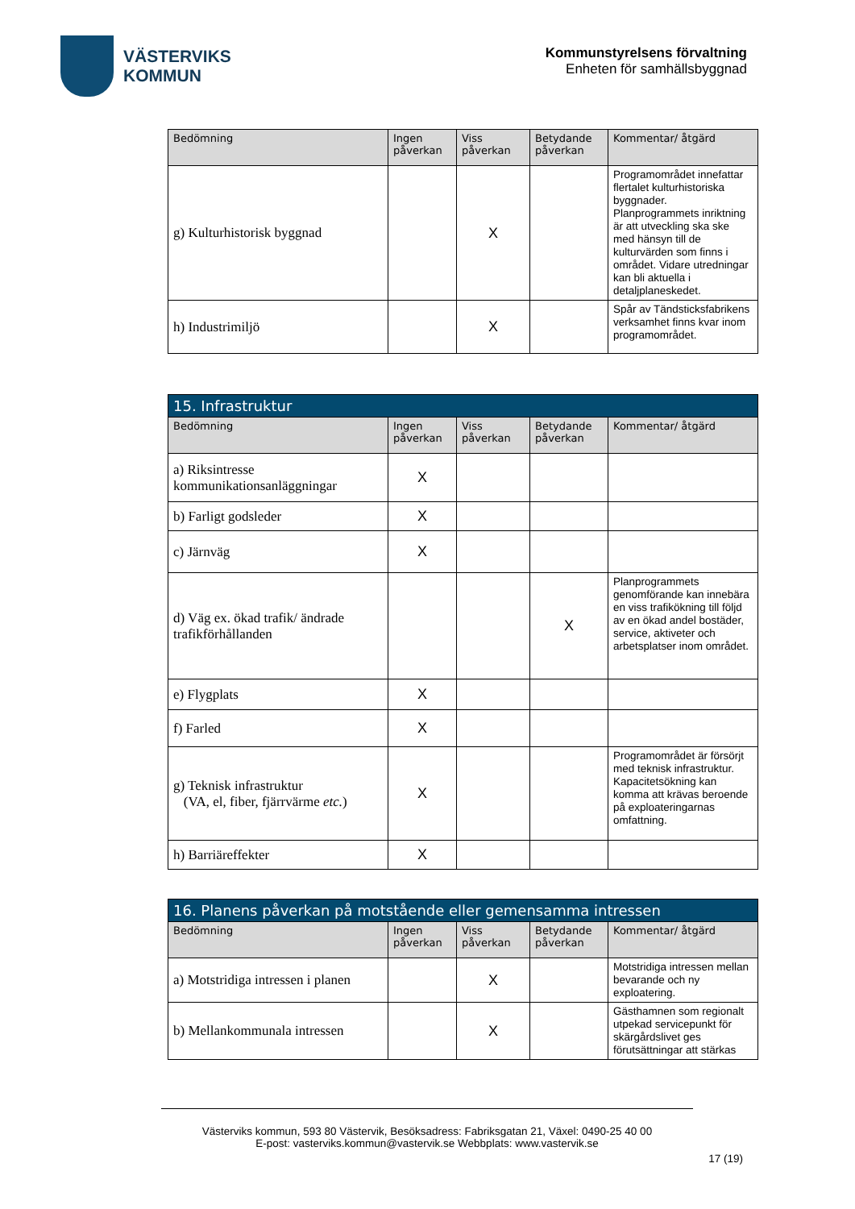VÄSTERVIKS
KOMMUN
Kommunstyrelsens förvaltning
Enheten för samhällsbyggnad
| Bedömning | Ingen påverkan | Viss påverkan | Betydande påverkan | Kommentar/ åtgärd |
| --- | --- | --- | --- | --- |
| g) Kulturhistorisk byggnad | | X | | Programområdet innefattar flertalet kulturhistoriska byggnader. Planprogrammets inriktning är att utveckling ska ske med hänsyn till de kulturvärden som finns i området. Vidare utredningar kan bli aktuella i detaljplaneskedet. |
| h) Industrimiljö | | X | | Spår av Tändsticksfabrikens verksamhet finns kvar inom programområdet. |
| 15. Infrastruktur | | | | |
| --- | --- | --- | --- | --- |
| Bedömning | Ingen påverkan | Viss påverkan | Betydande påverkan | Kommentar/ åtgärd |
| a) Riksintresse kommunikationsanläggningar | X | | | |
| b) Farligt godsleder | X | | | |
| c) Järnväg | X | | | |
| d) Väg ex. ökad trafik/ ändrade trafikförhållanden | | | X | Planprogrammets genomförande kan innebära en viss trafikökning till följd av en ökad andel bostäder, service, aktiveter och arbetsplatser inom området. |
| e) Flygplats | X | | | |
| f) Farled | X | | | |
| g) Teknisk infrastruktur (VA, el, fiber, fjärrvärme etc. ) | X | | | Programområdet är försörjt med teknisk infrastruktur. Kapacitetsökning kan komma att krävas beroende på exploateringarnas omfattning. |
| h) Barriäreffekter | X | | | |
| 16. Planens påverkan på motstående eller gemensamma intressen | | | | |
| --- | --- | --- | --- | --- |
| Bedömning | Ingen påverkan | Viss påverkan | Betydande påverkan | Kommentar/ åtgärd |
| a) Motstridiga intressen i planen | | X | | Motstridiga intressen mellan bevarande och ny exploatering. |
| b) Mellankommunala intressen | | X | | Gästhamnen som regionalt utpekad servicepunkt för skärgårdslivet ges förutsättningar att stärkas |
Västerviks kommun, 593 80 Västervik, Besöksadress: Fabriksgatan 21, Växel: 0490-25 40 00
E-post: vasterviks.kommun@vastervik.se Webbplats: www.vastervik.se
17 (19)